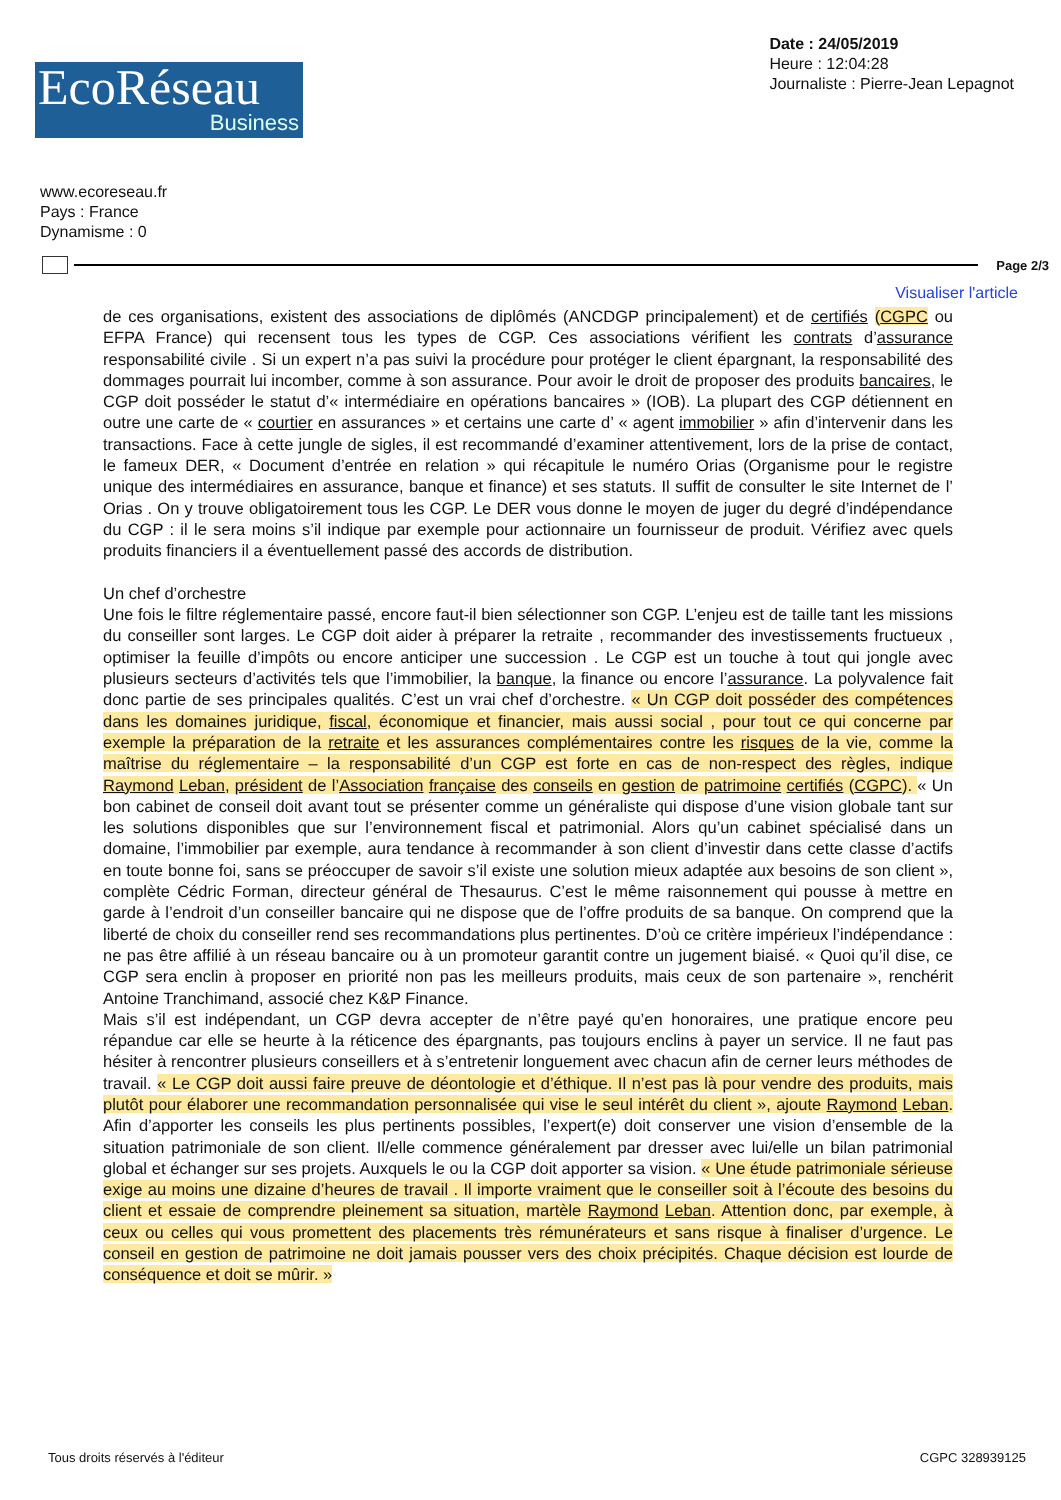EcoRéseau
Business
Date : 24/05/2019
Heure : 12:04:28
Journaliste : Pierre-Jean Lepagnot
www.ecoreseau.fr
Pays : France
Dynamisme : 0
Page 2/3
Visualiser l'article
de ces organisations, existent des associations de diplômés (ANCDGP principalement) et de certifiés (CGPC ou EFPA France) qui recensent tous les types de CGP. Ces associations vérifient les contrats d’assurance responsabilité civile . Si un expert n’a pas suivi la procédure pour protéger le client épargnant, la responsabilité des dommages pourrait lui incomber, comme à son assurance. Pour avoir le droit de proposer des produits bancaires, le CGP doit posséder le statut d’« intermédiaire en opérations bancaires » (IOB). La plupart des CGP détiennent en outre une carte de « courtier en assurances » et certains une carte d’ « agent immobilier » afin d’intervenir dans les transactions. Face à cette jungle de sigles, il est recommandé d’examiner attentivement, lors de la prise de contact, le fameux DER, « Document d’entrée en relation » qui récapitule le numéro Orias (Organisme pour le registre unique des intermédiaires en assurance, banque et finance) et ses statuts. Il suffit de consulter le site Internet de l’ Orias . On y trouve obligatoirement tous les CGP. Le DER vous donne le moyen de juger du degré d’indépendance du CGP : il le sera moins s’il indique par exemple pour actionnaire un fournisseur de produit. Vérifiez avec quels produits financiers il a éventuellement passé des accords de distribution.
Un chef d’orchestre
Une fois le filtre réglementaire passé, encore faut-il bien sélectionner son CGP. L’enjeu est de taille tant les missions du conseiller sont larges. Le CGP doit aider à préparer la retraite , recommander des investissements fructueux , optimiser la feuille d’impôts ou encore anticiper une succession . Le CGP est un touche à tout qui jongle avec plusieurs secteurs d’activités tels que l’immobilier, la banque, la finance ou encore l’assurance. La polyvalence fait donc partie de ses principales qualités. C’est un vrai chef d’orchestre. « Un CGP doit posséder des compétences dans les domaines juridique, fiscal, économique et financier, mais aussi social , pour tout ce qui concerne par exemple la préparation de la retraite et les assurances complémentaires contre les risques de la vie, comme la maîtrise du réglementaire – la responsabilité d’un CGP est forte en cas de non-respect des règles, indique Raymond Leban, président de l’Association française des conseils en gestion de patrimoine certifiés (CGPC). « Un bon cabinet de conseil doit avant tout se présenter comme un généraliste qui dispose d’une vision globale tant sur les solutions disponibles que sur l’environnement fiscal et patrimonial. Alors qu’un cabinet spécialisé dans un domaine, l’immobilier par exemple, aura tendance à recommander à son client d’investir dans cette classe d’actifs en toute bonne foi, sans se préoccuper de savoir s’il existe une solution mieux adaptée aux besoins de son client », complète Cédric Forman, directeur général de Thesaurus. C’est le même raisonnement qui pousse à mettre en garde à l’endroit d’un conseiller bancaire qui ne dispose que de l’offre produits de sa banque. On comprend que la liberté de choix du conseiller rend ses recommandations plus pertinentes. D’où ce critère impérieux l’indépendance : ne pas être affilié à un réseau bancaire ou à un promoteur garantit contre un jugement biaisé. « Quoi qu’il dise, ce CGP sera enclin à proposer en priorité non pas les meilleurs produits, mais ceux de son partenaire », renchérit Antoine Tranchimand, associé chez K&P Finance.
Mais s’il est indépendant, un CGP devra accepter de n’être payé qu’en honoraires, une pratique encore peu répandue car elle se heurte à la réticence des épargnants, pas toujours enclins à payer un service. Il ne faut pas hésiter à rencontrer plusieurs conseillers et à s’entretenir longuement avec chacun afin de cerner leurs méthodes de travail. « Le CGP doit aussi faire preuve de déontologie et d’éthique. Il n’est pas là pour vendre des produits, mais plutôt pour élaborer une recommandation personnalisée qui vise le seul intérêt du client », ajoute Raymond Leban. Afin d’apporter les conseils les plus pertinents possibles, l’expert(e) doit conserver une vision d’ensemble de la situation patrimoniale de son client. Il/elle commence généralement par dresser avec lui/elle un bilan patrimonial global et échanger sur ses projets. Auxquels le ou la CGP doit apporter sa vision. « Une étude patrimoniale sérieuse exige au moins une dizaine d’heures de travail . Il importe vraiment que le conseiller soit à l’écoute des besoins du client et essaie de comprendre pleinement sa situation, martèle Raymond Leban. Attention donc, par exemple, à ceux ou celles qui vous promettent des placements très rémunérateurs et sans risque à finaliser d’urgence. Le conseil en gestion de patrimoine ne doit jamais pousser vers des choix précipités. Chaque décision est lourde de conséquence et doit se mûrir. »
Tous droits réservés à l'éditeur CGPC 328939125